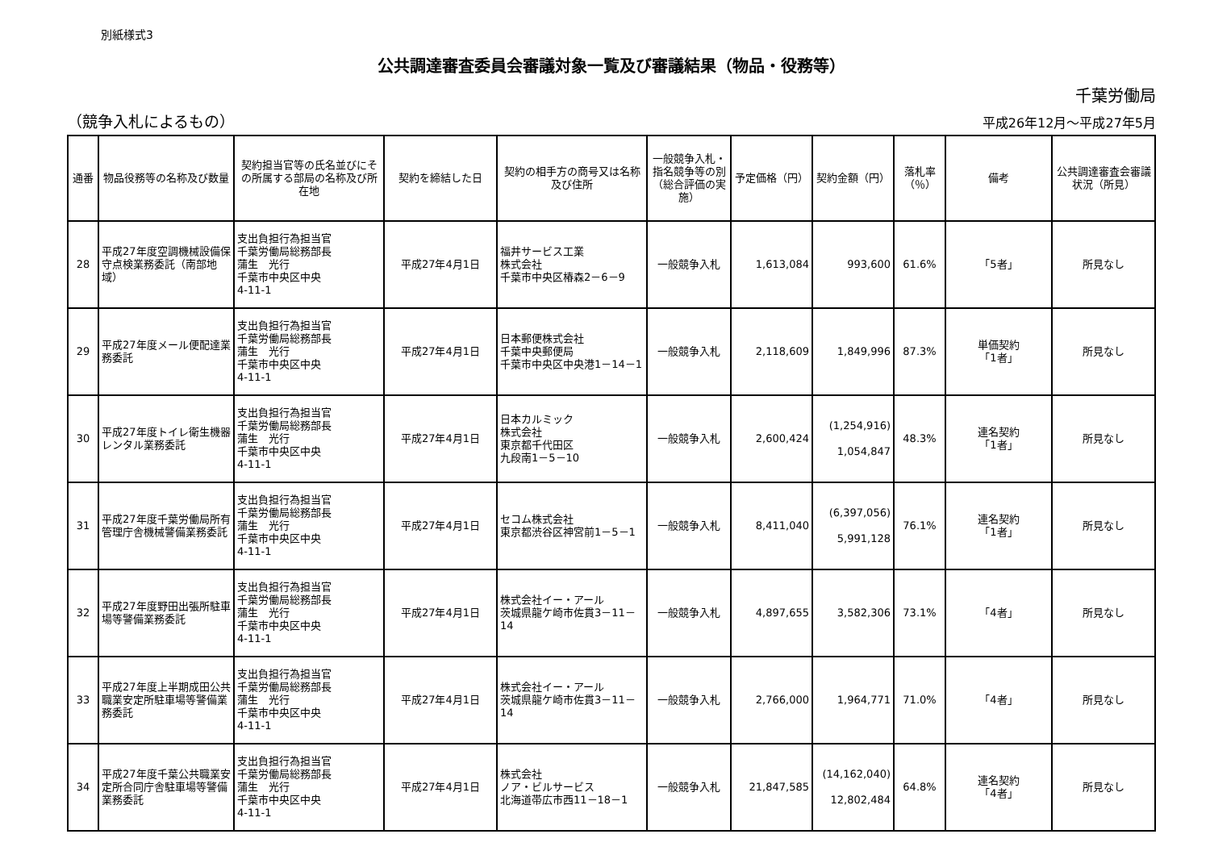別紙様式3
公共調達審査委員会審議対象一覧及び審議結果（物品・役務等）
千葉労働局
（競争入札によるもの） 平成26年12月～平成27年5月
| 通番 | 物品役務等の名称及び数量 | 契約担当官等の氏名並びにその所属する部局の名称及び所在地 | 契約を締結した日 | 契約の相手方の商号又は名称及び住所 | 一般競争入札・指名競争等の別（総合評価の実施） | 予定価格（円） | 契約金額（円） | 落札率（％） | 備考 | 公共調達審査会審議状況（所見） |
| --- | --- | --- | --- | --- | --- | --- | --- | --- | --- | --- |
| 28 | 平成27年度空調機械設備保守点検業務委託（南部地域） | 支出負担行為担当官 千葉労働局総務部長 蒲生 光行 千葉市中央区中央 4-11-1 | 平成27年4月1日 | 福井サービス工業 株式会社 千葉市中央区椿森2－6－9 | 一般競争入札 | 1,613,084 | 993,600 | 61.6% | 「5者」 | 所見なし |
| 29 | 平成27年度メール便配達業務委託 | 支出負担行為担当官 千葉労働局総務部長 蒲生 光行 千葉市中央区中央 4-11-1 | 平成27年4月1日 | 日本郵便株式会社 千葉中央郵便局 千葉市中央区中央港1－14－1 | 一般競争入札 | 2,118,609 | 1,849,996 | 87.3% | 単価契約 「1者」 | 所見なし |
| 30 | 平成27年度トイレ衛生機器レンタル業務委託 | 支出負担行為担当官 千葉労働局総務部長 蒲生 光行 千葉市中央区中央 4-11-1 | 平成27年4月1日 | 日本カルミック 株式会社 東京都千代田区 九段南1－5－10 | 一般競争入札 | 2,600,424 | (1,254,916) 1,054,847 | 48.3% | 連名契約 「1者」 | 所見なし |
| 31 | 平成27年度千葉労働局所有管理庁舎機械警備業務委託 | 支出負担行為担当官 千葉労働局総務部長 蒲生 光行 千葉市中央区中央 4-11-1 | 平成27年4月1日 | セコム株式会社 東京都渋谷区神宮前1－5－1 | 一般競争入札 | 8,411,040 | (6,397,056) 5,991,128 | 76.1% | 連名契約 「1者」 | 所見なし |
| 32 | 平成27年度野田出張所駐車場等警備業務委託 | 支出負担行為担当官 千葉労働局総務部長 蒲生 光行 千葉市中央区中央 4-11-1 | 平成27年4月1日 | 株式会社イー・アール 茨城県龍ケ崎市佐貫3－11－14 | 一般競争入札 | 4,897,655 | 3,582,306 | 73.1% | 「4者」 | 所見なし |
| 33 | 平成27年度上半期成田公共職業安定所駐車場等警備業務委託 | 支出負担行為担当官 千葉労働局総務部長 蒲生 光行 千葉市中央区中央 4-11-1 | 平成27年4月1日 | 株式会社イー・アール 茨城県龍ケ崎市佐貫3－11－14 | 一般競争入札 | 2,766,000 | 1,964,771 | 71.0% | 「4者」 | 所見なし |
| 34 | 平成27年度千葉公共職業安定所合同庁舎駐車場等警備業務委託 | 支出負担行為担当官 千葉労働局総務部長 蒲生 光行 千葉市中央区中央 4-11-1 | 平成27年4月1日 | 株式会社 ノア・ビルサービス 北海道帯広市西11－18－1 | 一般競争入札 | 21,847,585 | (14,162,040) 12,802,484 | 64.8% | 連名契約 「4者」 | 所見なし |